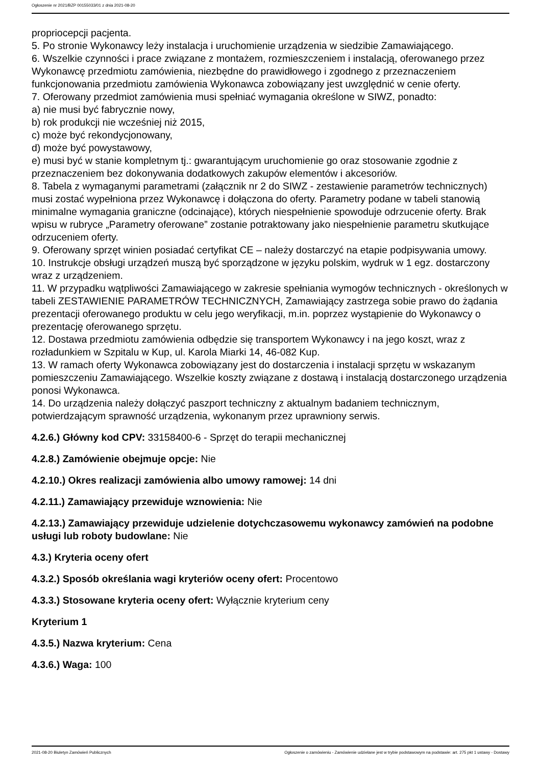Ogłoszenie nr 2021/BZP 00155033/01 z dnia 2021-08-20
propriocepcji pacjenta.
5. Po stronie Wykonawcy leży instalacja i uruchomienie urządzenia w siedzibie Zamawiającego.
6. Wszelkie czynności i prace związane z montażem, rozmieszczeniem i instalacją, oferowanego przez Wykonawcę przedmiotu zamówienia, niezbędne do prawidłowego i zgodnego z przeznaczeniem funkcjonowania przedmiotu zamówienia Wykonawca zobowiązany jest uwzględnić w cenie oferty.
7. Oferowany przedmiot zamówienia musi spełniać wymagania określone w SIWZ, ponadto:
a) nie musi być fabrycznie nowy,
b) rok produkcji nie wcześniej niż 2015,
c) może być rekondycjonowany,
d) może być powystawowy,
e) musi być w stanie kompletnym tj.: gwarantującym uruchomienie go oraz stosowanie zgodnie z przeznaczeniem bez dokonywania dodatkowych zakupów elementów i akcesoriów.
8. Tabela z wymaganymi parametrami (załącznik nr 2 do SIWZ - zestawienie parametrów technicznych) musi zostać wypełniona przez Wykonawcę i dołączona do oferty. Parametry podane w tabeli stanowią minimalne wymagania graniczne (odcinające), których niespełnienie spowoduje odrzucenie oferty. Brak wpisu w rubryce „Parametry oferowane” zostanie potraktowany jako niespełnienie parametru skutkujące odrzuceniem oferty.
9. Oferowany sprzęt winien posiadać certyfikat CE – należy dostarczyć na etapie podpisywania umowy.
10. Instrukcje obsługi urządzeń muszą być sporządzone w języku polskim, wydruk w 1 egz. dostarczony wraz z urządzeniem.
11. W przypadku wątpliwości Zamawiającego w zakresie spełniania wymogów technicznych - określonych w tabeli ZESTAWIENIE PARAMETRÓW TECHNICZNYCH, Zamawiający zastrzega sobie prawo do żądania prezentacji oferowanego produktu w celu jego weryfikacji, m.in. poprzez wystąpienie do Wykonawcy o prezentację oferowanego sprzętu.
12. Dostawa przedmiotu zamówienia odbędzie się transportem Wykonawcy i na jego koszt, wraz z rozładunkiem w Szpitalu w Kup, ul. Karola Miarki 14, 46-082 Kup.
13. W ramach oferty Wykonawca zobowiązany jest do dostarczenia i instalacji sprzętu w wskazanym pomieszczeniu Zamawiającego. Wszelkie koszty związane z dostawą i instalacją dostarczonego urządzenia ponosi Wykonawca.
14. Do urządzenia należy dołączyć paszport techniczny z aktualnym badaniem technicznym, potwierdzającym sprawność urządzenia, wykonanym przez uprawniony serwis.
4.2.6.) Główny kod CPV: 33158400-6 - Sprzęt do terapii mechanicznej
4.2.8.) Zamówienie obejmuje opcje: Nie
4.2.10.) Okres realizacji zamówienia albo umowy ramowej: 14 dni
4.2.11.) Zamawiający przewiduje wznowienia: Nie
4.2.13.) Zamawiający przewiduje udzielenie dotychczasowemu wykonawcy zamówień na podobne usługi lub roboty budowlane: Nie
4.3.) Kryteria oceny ofert
4.3.2.) Sposób określania wagi kryteriów oceny ofert: Procentowo
4.3.3.) Stosowane kryteria oceny ofert: Wyłącznie kryterium ceny
Kryterium 1
4.3.5.) Nazwa kryterium: Cena
4.3.6.) Waga: 100
2021-08-20 Biuletyn Zamówień Publicznych Ogłoszenie o zamówieniu - Zamówienie udzielane jest w trybie podstawowym na podstawie: art. 275 pkt 1 ustawy - Dostawy